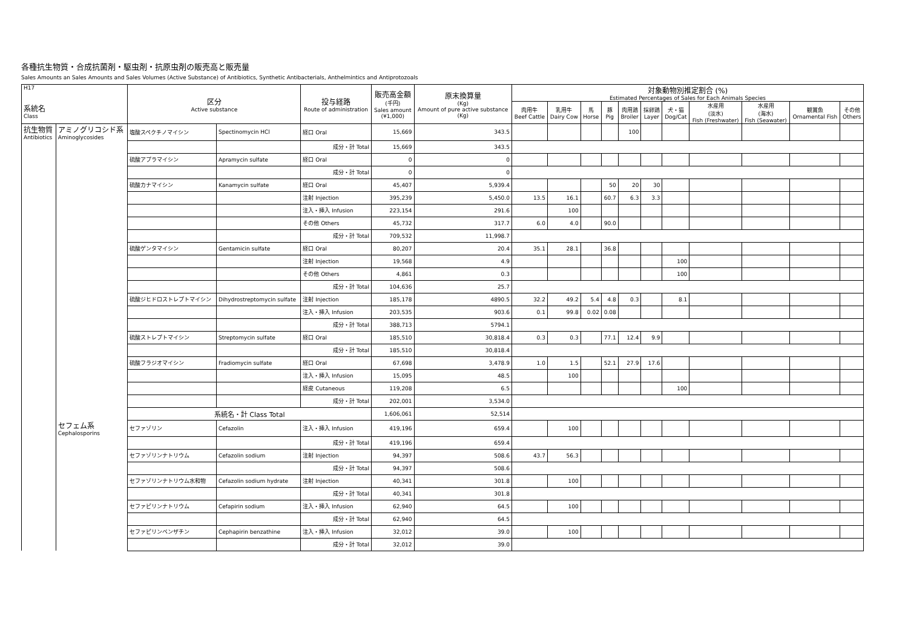各種抗生物質・合成抗菌剤・駆虫剤・抗原虫剤の販売高と販売量
Sales Amounts an Sales Amounts and Sales Volumes (Active Substance) of Antibiotics, Synthetic Antibacterials, Anthelmintics and Antiprotozoals
| H17 系統名 Class | | 区分 Active substance | | 投与経路 Route of administration | 販売高金額 (千円) Sales amount (¥1,000) | 原末換算量 (Kg) Amount of pure active substance (Kg) | 対象動物別推定割合 (%) Estimated Percentages of Sales for Each Animals Species | | | | | | | | | | |
| --- | --- | --- | --- | --- | --- | --- | --- | --- | --- | --- | --- | --- | --- | --- | --- | --- | --- |
| | | | | | | | 肉用牛 Beef Cattle | 乳用牛 Dairy Cow | 馬 Horse | 豚 Pig | 肉用鶏 Broiler | 採卵鶏 Layer | 犬・猫 Dog/Cat | 水産用 (淡水) Fish (Freshwater) | 水産用 (海水) Fish (Seawater) | 観賞魚 Ornamental Fish | その他 Others |
| 抗生物質 Antibiotics | アミノグリコシド系 Aminoglycosides | 塩酸スペクチノマイシン | Spectinomycin HCl | 経口 Oral | 15,669 | 343.5 | | | | | 100 | | | | | | |
| | | | | 成分・計 Total | 15,669 | 343.5 | | | | | | | | | | | |
| | | 硫酸アプラマイシン | Apramycin sulfate | 経口 Oral | 0 | 0 | | | | | | | | | | | |
| | | | | 成分・計 Total | 0 | 0 | | | | | | | | | | | |
| | | 硫酸カナマイシン | Kanamycin sulfate | 経口 Oral | 45,407 | 5,939.4 | | | | 50 | 20 | 30 | | | | | |
| | | | | 注射 Injection | 395,239 | 5,450.0 | 13.5 | 16.1 | | 60.7 | 6.3 | 3.3 | | | | | |
| | | | | 注入・挿入 Infusion | 223,154 | 291.6 | | 100 | | | | | | | | | |
| | | | | その他 Others | 45,732 | 317.7 | 6.0 | 4.0 | | 90.0 | | | | | | | |
| | | | | 成分・計 Total | 709,532 | 11,998.7 | | | | | | | | | | | |
| | | 硫酸ゲンタマイシン | Gentamicin sulfate | 経口 Oral | 80,207 | 20.4 | 35.1 | 28.1 | | 36.8 | | | | | | | |
| | | | | 注射 Injection | 19,568 | 4.9 | | | | | | | 100 | | | | |
| | | | | その他 Others | 4,861 | 0.3 | | | | | | | 100 | | | | |
| | | | | 成分・計 Total | 104,636 | 25.7 | | | | | | | | | | | |
| | | 硫酸ジヒドロストレプトマイシン | Dihydrostreptomycin sulfate | 注射 Injection | 185,178 | 4890.5 | 32.2 | 49.2 | 5.4 | 4.8 | 0.3 | | 8.1 | | | | |
| | | | | 注入・挿入 Infusion | 203,535 | 903.6 | 0.1 | 99.8 | 0.02 | 0.08 | | | | | | | |
| | | | | 成分・計 Total | 388,713 | 5794.1 | | | | | | | | | | | |
| | | 硫酸ストレプトマイシン | Streptomycin sulfate | 経口 Oral | 185,510 | 30,818.4 | 0.3 | 0.3 | | 77.1 | 12.4 | 9.9 | | | | | |
| | | | | 成分・計 Total | 185,510 | 30,818.4 | | | | | | | | | | | |
| | | 硫酸フラジオマイシン | Fradiomycin sulfate | 経口 Oral | 67,698 | 3,478.9 | 1.0 | 1.5 | | 52.1 | 27.9 | 17.6 | | | | | |
| | | | | 注入・挿入 Infusion | 15,095 | 48.5 | | 100 | | | | | | | | | |
| | | | | 経皮 Cutaneous | 119,208 | 6.5 | | | | | | | 100 | | | | |
| | | | | 成分・計 Total | 202,001 | 3,534.0 | | | | | | | | | | | |
| | | 系統名・計 Class Total | | | 1,606,061 | 52,514 | | | | | | | | | | | |
| | セフェム系 Cephalosporins | セファゾリン | Cefazolin | 注入・挿入 Infusion | 419,196 | 659.4 | | 100 | | | | | | | | | |
| | | | | 成分・計 Total | 419,196 | 659.4 | | | | | | | | | | | |
| | | セファゾリンナトリウム | Cefazolin sodium | 注射 Injection | 94,397 | 508.6 | 43.7 | 56.3 | | | | | | | | | |
| | | | | 成分・計 Total | 94,397 | 508.6 | | | | | | | | | | | |
| | | セファゾリンナトリウム水和物 | Cefazolin sodium hydrate | 注射 Injection | 40,341 | 301.8 | | 100 | | | | | | | | | |
| | | | | 成分・計 Total | 40,341 | 301.8 | | | | | | | | | | | |
| | | セファピリンナトリウム | Cefapirin sodium | 注入・挿入 Infusion | 62,940 | 64.5 | | 100 | | | | | | | | | |
| | | | | 成分・計 Total | 62,940 | 64.5 | | | | | | | | | | | |
| | | セファピリンベンザチン | Cephapirin benzathine | 注入・挿入 Infusion | 32,012 | 39.0 | | 100 | | | | | | | | | |
| | | | | 成分・計 Total | 32,012 | 39.0 | | | | | | | | | | | |